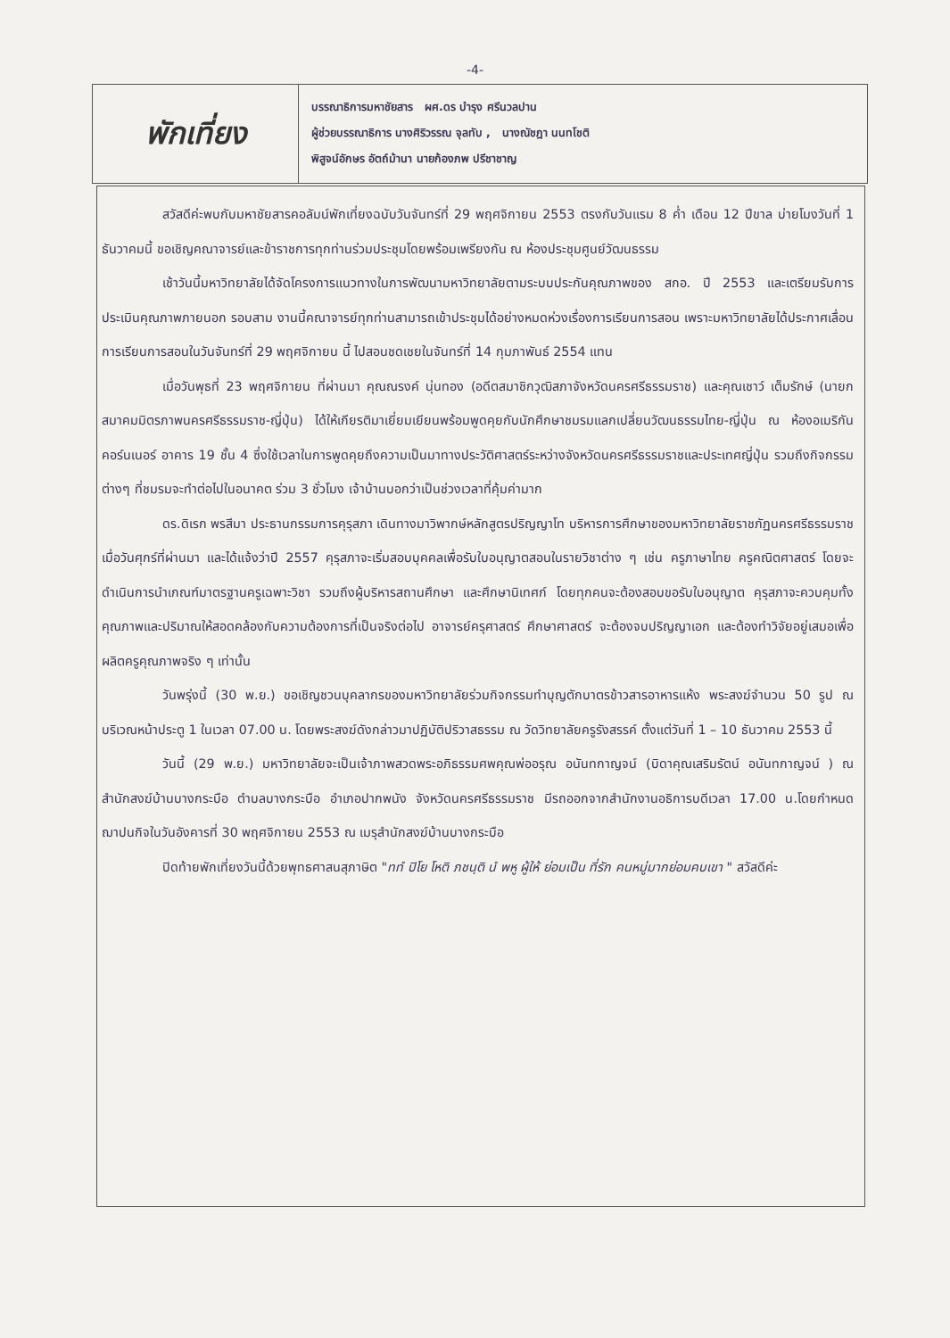-4-
พักเที่ยง
บรรณาธิการมหาชัยสาร ผศ.ดร บำรุง ศรีนวลปาน
ผู้ช่วยบรรณาธิการ นางศิริวรรณ จุลทับ , นางณัชฎา นนทโชติ
พิสูจน์อักษร อัตถ์ม้านา นายก้องภพ ปรีชาชาญ
สวัสดีค่ะพบกับมหาชัยสารคอลัมน์พักเที่ยงฉบับวันจันทร์ที่ 29 พฤศจิกายน 2553 ตรงกับวันแรม 8 ค่ำ เดือน 12 ปีขาล บ่ายโมงวันที่ 1 ธันวาคมนี้ ขอเชิญคณาจารย์และข้าราชการทุกท่านร่วมประชุมโดยพร้อมเพรียงกัน ณ ห้องประชุมศูนย์วัฒนธรรม
เช้าวันนี้มหาวิทยาลัยได้จัดโครงการแนวทางในการพัฒนามหาวิทยาลัยตามระบบประกันคุณภาพของ สกอ. ปี 2553 และเตรียมรับการประเมินคุณภาพภายนอก รอบสาม งานนี้คณาจารย์ทุกท่านสามารถเข้าประชุมได้อย่างหมดห่วงเรื่องการเรียนการสอน เพราะมหาวิทยาลัยได้ประกาศเลื่อนการเรียนการสอนในวันจันทร์ที่ 29 พฤศจิกายน นี้ ไปสอนชดเชยในจันทร์ที่ 14 กุมภาพันธ์ 2554 แทน
เมื่อวันพุธที่ 23 พฤศจิกายน ที่ผ่านมา คุณณรงค์ นุ่นทอง (อดีตสมาชิกวุฒิสภาจังหวัดนครศรีธรรมราช) และคุณเชาว์ เต็มรักษ์ (นายกสมาคมมิตรภาพนครศรีธรรมราช-ญี่ปุ่น) ได้ให้เกียรติมาเยี่ยมเยียนพร้อมพูดคุยกับนักศึกษาชมรมแลกเปลี่ยนวัฒนธรรมไทย-ญี่ปุ่น ณ ห้องอเมริกันคอร์นเนอร์ อาคาร 19 ชั้น 4 ซึ่งใช้เวลาในการพูดคุยถึงความเป็นมาทางประวัติศาสตร์ระหว่างจังหวัดนครศรีธรรมราชและประเทศญี่ปุ่น รวมถึงกิจกรรมต่างๆ ที่ชมรมจะทำต่อไปในอนาคต ร่วม 3 ชั่วโมง เจ้าบ้านบอกว่าเป็นช่วงเวลาที่คุ้มค่ามาก
ดร.ดิเรก พรสีมา ประธานกรรมการคุรุสภา เดินทางมาวิพากษ์หลักสูตรปริญญาโท บริหารการศึกษาของมหาวิทยาลัยราชภัฏนครศรีธรรมราช เมื่อวันศุกร์ที่ผ่านมา และได้แจ้งว่าปี 2557 คุรุสภาจะเริ่มสอบบุคคลเพื่อรับใบอนุญาตสอนในรายวิชาต่าง ๆ เช่น ครูภาษาไทย ครูคณิตศาสตร์ โดยจะดำเนินการนำเกณฑ์มาตรฐานครูเฉพาะวิชา รวมถึงผู้บริหารสถานศึกษา และศึกษานิเทศก์ โดยทุกคนจะต้องสอบขอรับใบอนุญาต คุรุสภาจะควบคุมทั้งคุณภาพและปริมาณให้สอดคล้องกับความต้องการที่เป็นจริงต่อไป อาจารย์ครุศาสตร์ ศึกษาศาสตร์ จะต้องจบปริญญาเอก และต้องทำวิจัยอยู่เสมอเพื่อผลิตครูคุณภาพจริง ๆ เท่านั้น
วันพรุ่งนี้ (30 พ.ย.) ขอเชิญชวนบุคลากรของมหาวิทยาลัยร่วมกิจกรรมทำบุญตักบาตรข้าวสารอาหารแห้ง พระสงฆ์จำนวน 50 รูป ณ บริเวณหน้าประตู 1 ในเวลา 07.00 น. โดยพระสงฆ์ดังกล่าวมาปฏิบัติปริวาสธรรม ณ วัดวิทยาลัยครูรังสรรค์ ตั้งแต่วันที่ 1 – 10 ธันวาคม 2553 นี้
วันนี้ (29 พ.ย.) มหาวิทยาลัยจะเป็นเจ้าภาพสวดพระอภิธรรมศพคุณพ่ออรุณ อนันทกาญจน์ (บิดาคุณเสริมรัตน์ อนันทกาญจน์ ) ณ สำนักสงฆ์บ้านบางกระบือ ตำบลบางกระบือ อำเภอปากพนัง จังหวัดนครศรีธรรมราช มีรถออกจากสำนักงานอธิการบดีเวลา 17.00 น.โดยกำหนดฌาปนกิจในวันอังคารที่ 30 พฤศจิกายน 2553 ณ เมรุสำนักสงฆ์บ้านบางกระบือ
ปิดท้ายพักเที่ยงวันนี้ด้วยพุทธศาสนสุภาษิต "ททํ ปิโย โหติ ภชนฺติ นํ พหู ผู้ให้ ย่อมเป็น ที่รัก คนหมู่มากย่อมคบเขา " สวัสดีค่ะ